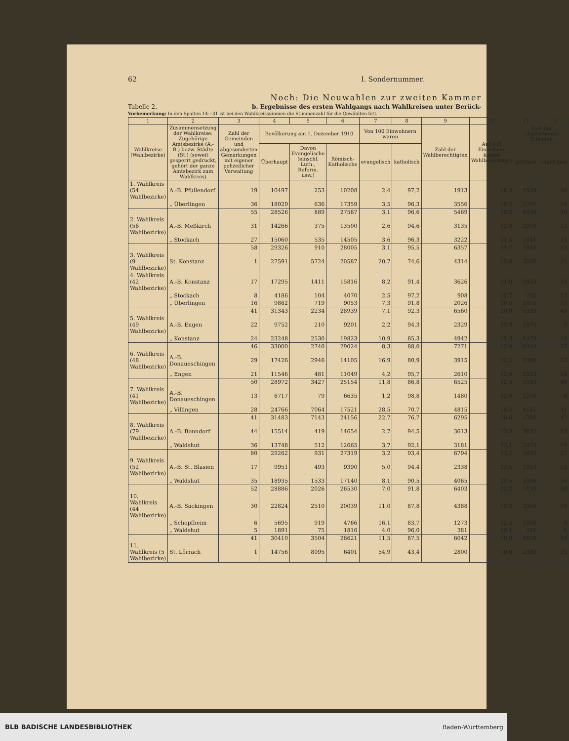62 I. Sondernummer.
Noch: Die Neuwahlen zur zweiten Kammer
Tabelle 2. b. Ergebnisse des ersten Wahlgangs nach Wahlkreisen unter Berück-
Vorbemerkung: In den Spalten 14—31 ist bei den Wahlkreissummen die Stimmenzahl für die Gewählten fett.
| 1 | 2 | 3 | 4 | 5 | 6 | 7 | 8 | 9 | 10 | 11 | 12 |
| --- | --- | --- | --- | --- | --- | --- | --- | --- | --- | --- | --- |
| Wahlkreise (Wahlbezirke) | Zusammensetzung der Wahlkreise: Zugehörige Amtsbezirke (A.-B.) bezw. Städte (St.) (soweit gesperrt gedruckt, gehört der ganze Amtsbezirk zum Wahlkreis) | Zahl der Gemeinden und abgesonderten Gemarkungen mit eigener polizeilicher Verwaltung | Bevölkerung am 1. Dezember 1910 | | | Von 100 Einwohnern waren | | Zahl der Wahlberechtigten | Auf 100 Einwohner kamen Wahlberechtigte | Zahl der abgegebenen Stimmen | |
| | | | Überhaupt | Davon Evangelische (einschl. Luth., Reform. usw.) | Römisch-Katholische | evangelisch | katholisch | | | gültigen | ungültigen |
| 1. Wahlkreis (54 Wahlbezirke) | A.-B. Pfullendorf | 19 | 10497 | 253 | 10208 | 2,4 | 97,2 | 1913 | 18,2 | 1539 | 16 |
| | „ Überlingen | 36 | 18029 | 636 | 17359 | 3,5 | 96,3 | 3556 | 19,7 | 2797 | 14 |
| | | 55 | 28526 | 889 | 27567 | 3,1 | 96,6 | 5469 | 19,2 | 4336 | 30 |
| 2. Wahlkreis (56 Wahlbezirke) | A.-B. Meßkirch | 31 | 14266 | 375 | 13500 | 2,6 | 94,6 | 3135 | 22,0 | 2908 | 12 |
| | „ Stockach | 27 | 15060 | 535 | 14505 | 3,6 | 96,3 | 3222 | 21,4 | 2941 | 21 |
| | | 58 | 29326 | 910 | 28005 | 3,1 | 95,5 | 6357 | 21,7 | 5849 | 33 |
| 3. Wahlkreis (9 Wahlbezirke) | St. Konstanz | 1 | 27591 | 5724 | 20587 | 20,7 | 74,6 | 4314 | 15,6 | 3509 | 31 |
| 4. Wahlkreis (42 Wahlbezirke) | A.-B. Konstanz | 17 | 17295 | 1411 | 15816 | 8,2 | 91,4 | 3626 | 21,0 | 2933 | 21 |
| | „ Stockach | 8 | 4186 | 104 | 4070 | 2,5 | 97,2 | 908 | 21,7 | 725 | 12 |
| | „ Überlingen | 16 | 9862 | 719 | 9053 | 7,3 | 91,8 | 2026 | 20,5 | 1675 | 10 |
| | | 41 | 31343 | 2234 | 28939 | 7,1 | 92,3 | 6560 | 20,9 | 5333 | 43 |
| 5. Wahlkreis (49 Wahlbezirke) | A.-B. Engen | 22 | 9752 | 210 | 9201 | 2,2 | 94,3 | 2329 | 23,9 | 1975 | 9 |
| | „ Konstanz | 24 | 23248 | 2530 | 19823 | 10,9 | 85,3 | 4942 | 21,3 | 4479 | 18 |
| | | 46 | 33000 | 2740 | 29024 | 8,3 | 88,0 | 7271 | 22,0 | 6454 | 27 |
| 6. Wahlkreis (48 Wahlbezirke) | A.-B. Donaueschingen | 29 | 17426 | 2946 | 14105 | 16,9 | 80,9 | 3915 | 22,5 | 3369 | 22 |
| | „ Engen | 21 | 11546 | 481 | 11049 | 4,2 | 95,7 | 2610 | 22,6 | 2224 | 24 |
| | | 50 | 28972 | 3427 | 25154 | 11,8 | 86,8 | 6525 | 22,5 | 5593 | 46 |
| 7. Wahlkreis (41 Wahlbezirke) | A.-B. Donaueschingen | 13 | 6717 | 79 | 6635 | 1,2 | 98,8 | 1480 | 22,0 | 1209 | 6 |
| | „ Villingen | 28 | 24766 | 7064 | 17521 | 28,5 | 70,7 | 4815 | 19,4 | 4181 | 41 |
| | | 41 | 31483 | 7143 | 24156 | 22,7 | 76,7 | 6295 | 20,0 | 5390 | 47 |
| 8. Wahlkreis (79 Wahlbezirke) | A.-B. Bonndorf | 44 | 15514 | 419 | 14654 | 2,7 | 94,5 | 3613 | 23,3 | 3072 | 13 |
| | „ Waldshut | 36 | 13748 | 512 | 12665 | 3,7 | 92,1 | 3181 | 23,1 | 2423 | 14 |
| | | 80 | 29262 | 931 | 27319 | 3,2 | 93,4 | 6794 | 23,2 | 5495 | 27 |
| 9. Wahlkreis (52 Wahlbezirke) | A.-B. St. Blasien | 17 | 9951 | 493 | 9390 | 5,0 | 94,4 | 2338 | 23,5 | 1813 | 12 |
| | „ Waldshut | 35 | 18935 | 1533 | 17140 | 8,1 | 90,5 | 4065 | 21,5 | 3306 | 26 |
| | | 52 | 28886 | 2026 | 26530 | 7,0 | 91,8 | 6403 | 22,2 | 5119 | 38 |
| 10. Wahlkreis (44 Wahlbezirke) | A.-B. Säckingen | 30 | 22824 | 2510 | 20039 | 11,0 | 87,8 | 4388 | 19,2 | 3368 | 16 |
| | „ Schopfheim | 6 | 5695 | 919 | 4766 | 16,1 | 83,7 | 1273 | 22,4 | 1009 | 8 |
| | „ Waldshut | 5 | 1891 | 75 | 1816 | 4,0 | 96,0 | 381 | 20,1 | 281 | 6 |
| | | 41 | 30410 | 3504 | 26621 | 11,5 | 87,5 | 6042 | 19,9 | 4658 | 30 |
| 11. Wahlkreis (5 Wahlbezirke) | St. Lörrach | 1 | 14756 | 8095 | 6401 | 54,9 | 43,4 | 2800 | 19,0 | 2382 | 29 |
BLB BADISCHE LANDESBIBLIOTHEK Baden-Württemberg